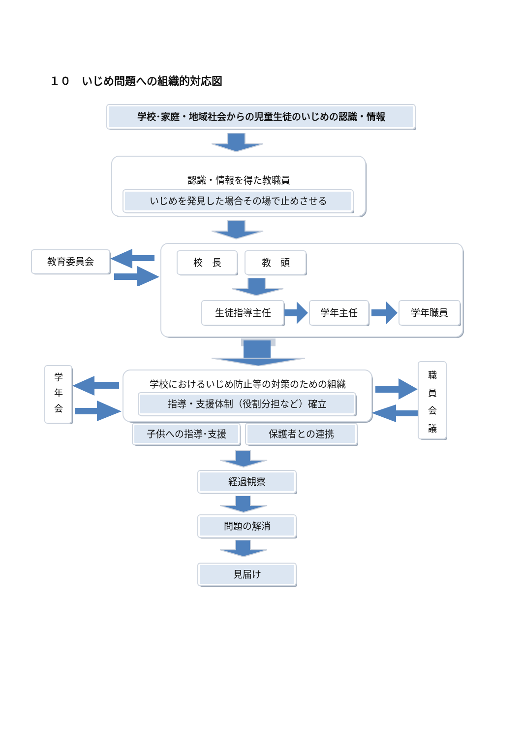１０　いじめ問題への組織的対応図
学校･家庭・地域社会からの児童生徒のいじめの認識・情報
認識・情報を得た教職員
いじめを発見した場合その場で止めさせる
教育委員会
校　長 教　頭
生徒指導主任 学年主任 学年職員
学年会
学校におけるいじめ防止等の対策のための組織
指導・支援体制（役割分担など）確立
職員会議
子供への指導･支援 保護者との連携
経過観察
問題の解消
見届け